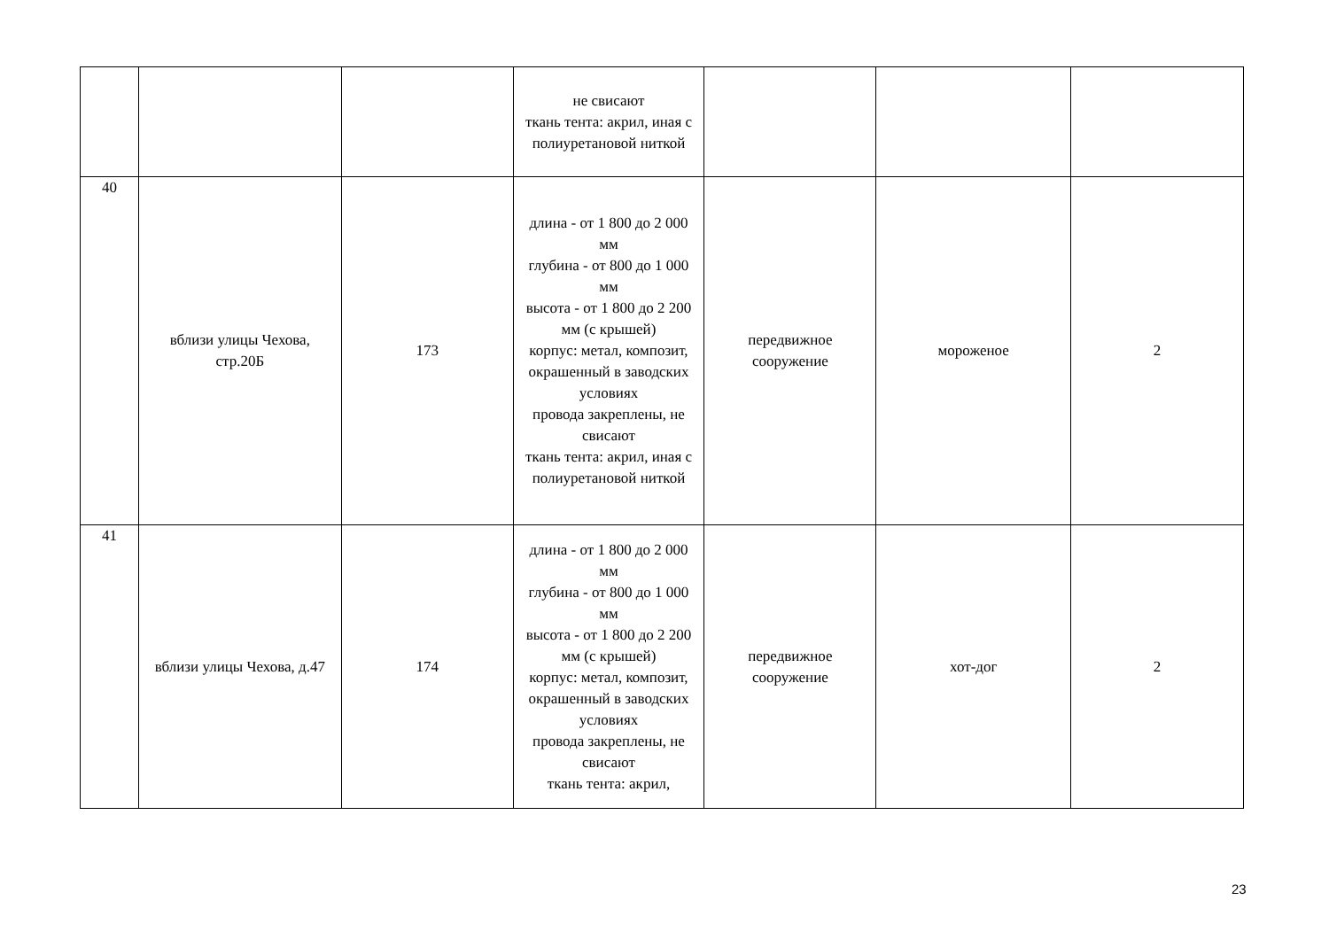| | | | не свисают ткань тента: акрил, иная с полиуретановой ниткой | | | |
| 40 | вблизи улицы Чехова, стр.20Б | 173 | длина - от 1 800 до 2 000 мм глубина - от 800 до 1 000 мм высота - от 1 800 до 2 200 мм (с крышей) корпус: метал, композит, окрашенный в заводских условиях провода закреплены, не свисают ткань тента: акрил, иная с полиуретановой ниткой | передвижное сооружение | мороженое | 2 |
| 41 | вблизи улицы Чехова, д.47 | 174 | длина - от 1 800 до 2 000 мм глубина - от 800 до 1 000 мм высота - от 1 800 до 2 200 мм (с крышей) корпус: метал, композит, окрашенный в заводских условиях провода закреплены, не свисают ткань тента: акрил, | передвижное сооружение | хот-дог | 2 |
23